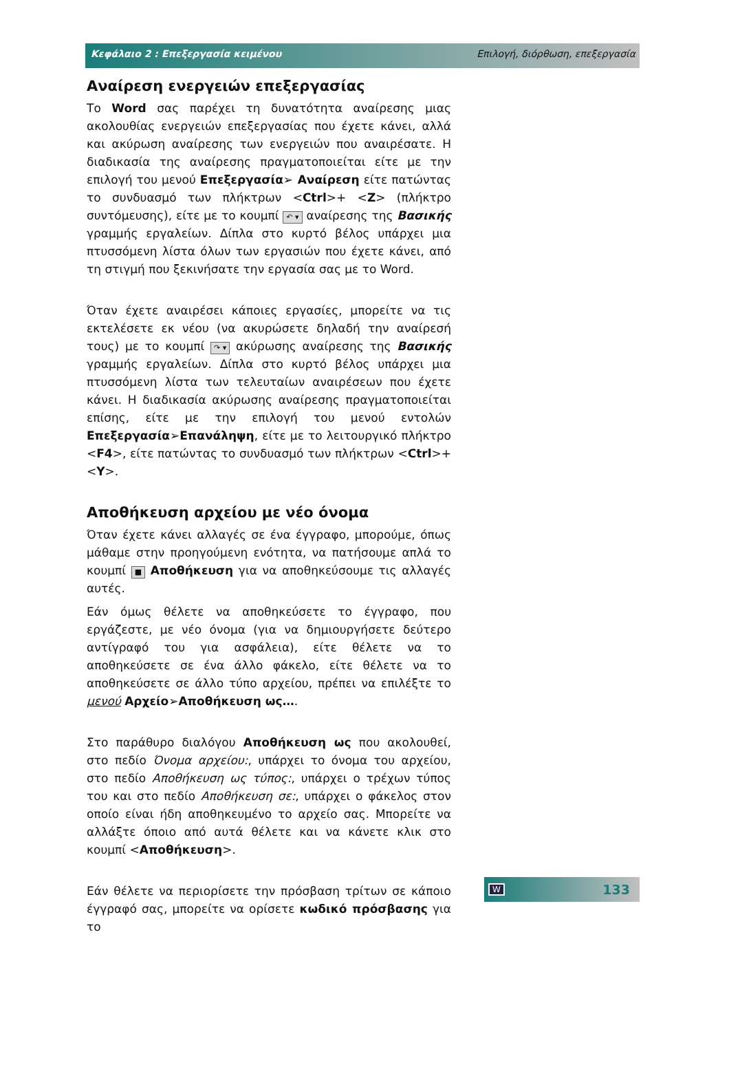Κεφάλαιο 2 : Επεξεργασία κειμένου Επιλογή, διόρθωση, επεξεργασία
Αναίρεση ενεργειών επεξεργασίας
Το Word σας παρέχει τη δυνατότητα αναίρεσης μιας ακολουθίας ενεργειών επεξεργασίας που έχετε κάνει, αλλά και ακύρωση αναίρεσης των ενεργειών που αναιρέσατε. Η διαδικασία της αναίρεσης πραγματοποιείται είτε με την επιλογή του μενού Επεξεργασία➢ Αναίρεση είτε πατώντας το συνδυασμό των πλήκτρων <Ctrl>+ <Z> (πλήκτρο συντόμευσης), είτε με το κουμπί ↶ ▾ αναίρεσης της Βασικής γραμμής εργαλείων. Δίπλα στο κυρτό βέλος υπάρχει μια πτυσσόμενη λίστα όλων των εργασιών που έχετε κάνει, από τη στιγμή που ξεκινήσατε την εργασία σας με το Word.
Όταν έχετε αναιρέσει κάποιες εργασίες, μπορείτε να τις εκτελέσετε εκ νέου (να ακυρώσετε δηλαδή την αναίρεσή τους) με το κουμπί ↷ ▾ ακύρωσης αναίρεσης της Βασικής γραμμής εργαλείων. Δίπλα στο κυρτό βέλος υπάρχει μια πτυσσόμενη λίστα των τελευταίων αναιρέσεων που έχετε κάνει. Η διαδικασία ακύρωσης αναίρεσης πραγματοποιείται επίσης, είτε με την επιλογή του μενού εντολών Επεξεργασία➢Επανάληψη, είτε με το λειτουργικό πλήκτρο <F4>, είτε πατώντας το συνδυασμό των πλήκτρων <Ctrl>+<Y>.
Αποθήκευση αρχείου με νέο όνομα
Όταν έχετε κάνει αλλαγές σε ένα έγγραφο, μπορούμε, όπως μάθαμε στην προηγούμενη ενότητα, να πατήσουμε απλά το κουμπί ■ Αποθήκευση για να αποθηκεύσουμε τις αλλαγές αυτές.
Εάν όμως θέλετε να αποθηκεύσετε το έγγραφο, που εργάζεστε, με νέο όνομα (για να δημιουργήσετε δεύτερο αντίγραφό του για ασφάλεια), είτε θέλετε να το αποθηκεύσετε σε ένα άλλο φάκελο, είτε θέλετε να το αποθηκεύσετε σε άλλο τύπο αρχείου, πρέπει να επιλέξτε το μενού Αρχείο➢Αποθήκευση ως….
Στο παράθυρο διαλόγου Αποθήκευση ως που ακολουθεί, στο πεδίο Όνομα αρχείου:, υπάρχει το όνομα του αρχείου, στο πεδίο Αποθήκευση ως τύπος:, υπάρχει ο τρέχων τύπος του και στο πεδίο Αποθήκευση σε:, υπάρχει ο φάκελος στον οποίο είναι ήδη αποθηκευμένο το αρχείο σας. Μπορείτε να αλλάξτε όποιο από αυτά θέλετε και να κάνετε κλικ στο κουμπί <Αποθήκευση>.
Εάν θέλετε να περιορίσετε την πρόσβαση τρίτων σε κάποιο έγγραφό σας, μπορείτε να ορίσετε κωδικό πρόσβασης για το
W 133